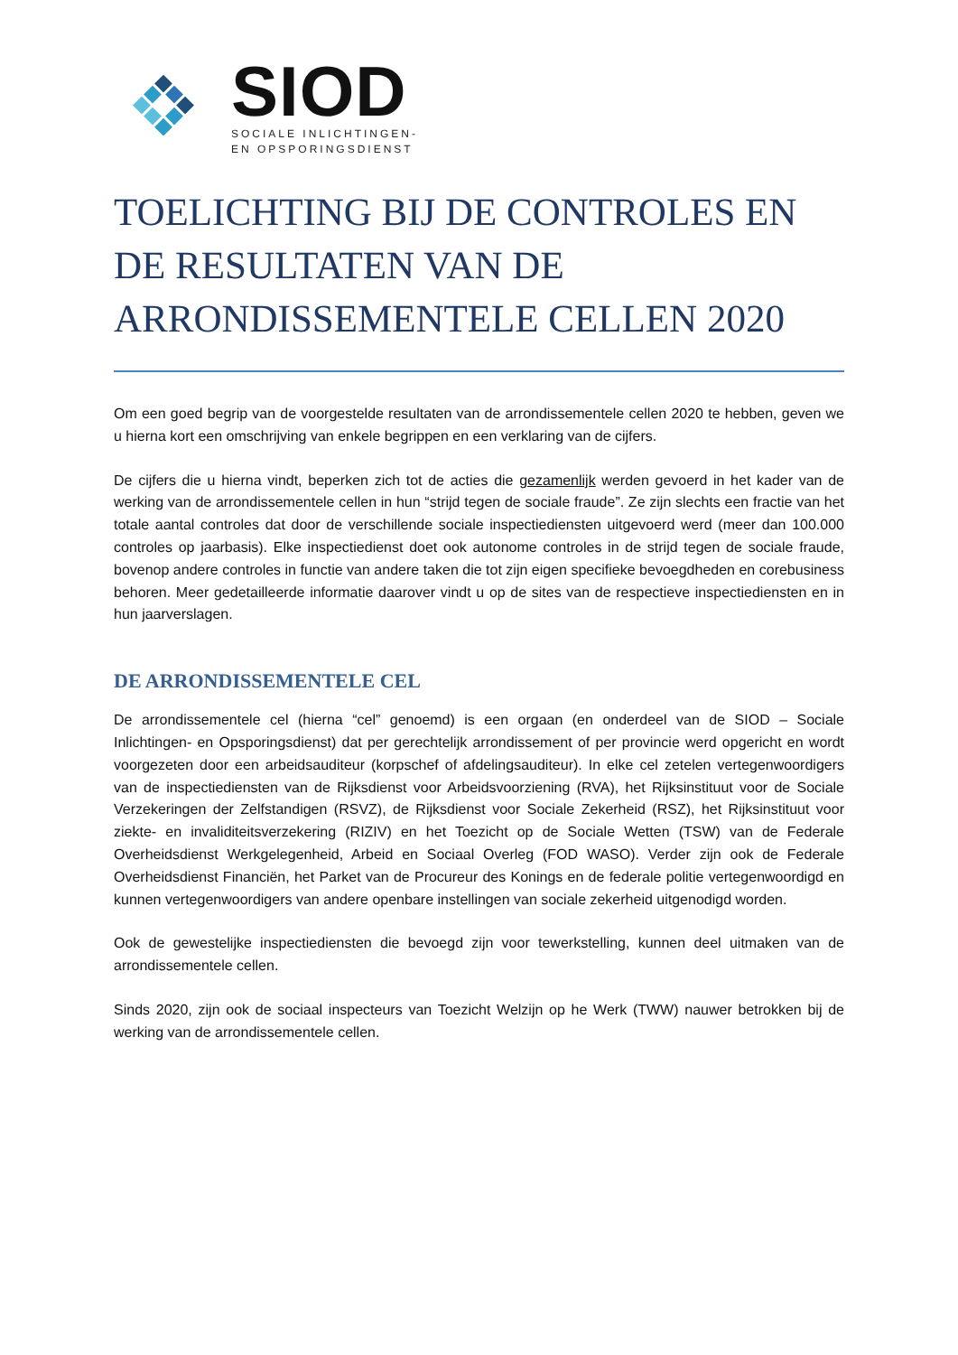SIOD
SOCIALE INLICHTINGEN-
EN OPSPORINGSDIENST
TOELICHTING BIJ DE CONTROLES EN DE RESULTATEN VAN DE ARRONDISSEMENTELE CELLEN 2020
Om een goed begrip van de voorgestelde resultaten van de arrondissementele cellen 2020 te hebben, geven we u hierna kort een omschrijving van enkele begrippen en een verklaring van de cijfers.
De cijfers die u hierna vindt, beperken zich tot de acties die gezamenlijk werden gevoerd in het kader van de werking van de arrondissementele cellen in hun “strijd tegen de sociale fraude”. Ze zijn slechts een fractie van het totale aantal controles dat door de verschillende sociale inspectiediensten uitgevoerd werd (meer dan 100.000 controles op jaarbasis). Elke inspectiedienst doet ook autonome controles in de strijd tegen de sociale fraude, bovenop andere controles in functie van andere taken die tot zijn eigen specifieke bevoegdheden en corebusiness behoren. Meer gedetailleerde informatie daarover vindt u op de sites van de respectieve inspectiediensten en in hun jaarverslagen.
DE ARRONDISSEMENTELE CEL
De arrondissementele cel (hierna “cel” genoemd) is een orgaan (en onderdeel van de SIOD – Sociale Inlichtingen- en Opsporingsdienst) dat per gerechtelijk arrondissement of per provincie werd opgericht en wordt voorgezeten door een arbeidsauditeur (korpschef of afdelingsauditeur). In elke cel zetelen vertegenwoordigers van de inspectiediensten van de Rijksdienst voor Arbeidsvoorziening (RVA), het Rijksinstituut voor de Sociale Verzekeringen der Zelfstandigen (RSVZ), de Rijksdienst voor Sociale Zekerheid (RSZ), het Rijksinstituut voor ziekte- en invaliditeitsverzekering (RIZIV) en het Toezicht op de Sociale Wetten (TSW) van de Federale Overheidsdienst Werkgelegenheid, Arbeid en Sociaal Overleg (FOD WASO). Verder zijn ook de Federale Overheidsdienst Financiën, het Parket van de Procureur des Konings en de federale politie vertegenwoordigd en kunnen vertegenwoordigers van andere openbare instellingen van sociale zekerheid uitgenodigd worden.
Ook de gewestelijke inspectiediensten die bevoegd zijn voor tewerkstelling, kunnen deel uitmaken van de arrondissementele cellen.
Sinds 2020, zijn ook de sociaal inspecteurs van Toezicht Welzijn op he Werk (TWW) nauwer betrokken bij de werking van de arrondissementele cellen.